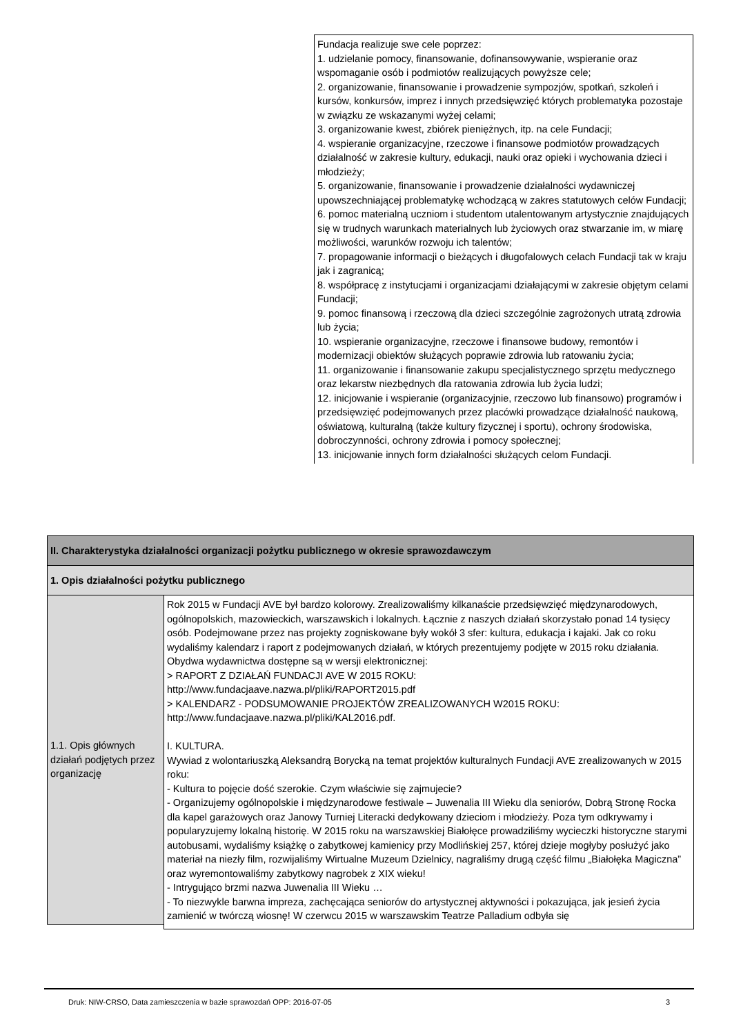Fundacja realizuje swe cele poprzez:
1. udzielanie pomocy, finansowanie, dofinansowywanie, wspieranie oraz wspomaganie osób i podmiotów realizujących powyższe cele;
2. organizowanie, finansowanie i prowadzenie sympozjów, spotkań, szkoleń i kursów, konkursów, imprez i innych przedsięwzięć których problematyka pozostaje w związku ze wskazanymi wyżej celami;
3. organizowanie kwest, zbiórek pieniężnych, itp. na cele Fundacji;
4. wspieranie organizacyjne, rzeczowe i finansowe podmiotów prowadzących działalność w zakresie kultury, edukacji, nauki oraz opieki i wychowania dzieci i młodzieży;
5. organizowanie, finansowanie i prowadzenie działalności wydawniczej upowszechniającej problematykę wchodzącą w zakres statutowych celów Fundacji;
6. pomoc materialną uczniom i studentom utalentowanym artystycznie znajdujących się w trudnych warunkach materialnych lub życiowych oraz stwarzanie im, w miarę możliwości, warunków rozwoju ich talentów;
7. propagowanie informacji o bieżących i długofalowych celach Fundacji tak w kraju jak i zagranicą;
8. współpracę z instytucjami i organizacjami działającymi w zakresie objętym celami Fundacji;
9. pomoc finansową i rzeczową dla dzieci szczególnie zagrożonych utratą zdrowia lub życia;
10. wspieranie organizacyjne, rzeczowe i finansowe budowy, remontów i modernizacji obiektów służących poprawie zdrowia lub ratowaniu życia;
11. organizowanie i finansowanie zakupu specjalistycznego sprzętu medycznego oraz lekarstw niezbędnych dla ratowania zdrowia lub życia ludzi;
12. inicjowanie i wspieranie (organizacyjnie, rzeczowo lub finansowo) programów i przedsięwzięć podejmowanych przez placówki prowadzące działalność naukową, oświatową, kulturalną (także kultury fizycznej i sportu), ochrony środowiska, dobroczynności, ochrony zdrowia i pomocy społecznej;
13. inicjowanie innych form działalności służących celom Fundacji.
| II. Charakterystyka działalności organizacji pożytku publicznego w okresie sprawozdawczym | |
| 1. Opis działalności pożytku publicznego | |
| 1.1. Opis głównych działań podjętych przez organizację | Rok 2015 w Fundacji AVE był bardzo kolorowy. Zrealizowaliśmy kilkanaście przedsięwzięć międzynarodowych, ogólnopolskich, mazowieckich, warszawskich i lokalnych. Łącznie z naszych działań skorzystało ponad 14 tysięcy osób. Podejmowane przez nas projekty zogniskowane były wokół 3 sfer: kultura, edukacja i kajaki. Jak co roku wydaliśmy kalendarz i raport z podejmowanych działań, w których prezentujemy podjęte w 2015 roku działania. Obydwa wydawnictwa dostępne są w wersji elektronicznej: > RAPORT Z DZIAŁAŃ FUNDACJI AVE W 2015 ROKU: http://www.fundacjaave.nazwa.pl/pliki/RAPORT2015.pdf > KALENDARZ - PODSUMOWANIE PROJEKTÓW ZREALIZOWANYCH W2015 ROKU: http://www.fundacjaave.nazwa.pl/pliki/KAL2016.pdf. I. KULTURA. Wywiad z wolontariuszką Aleksandrą Borycką na temat projektów kulturalnych Fundacji AVE zrealizowanych w 2015 roku: - Kultura to pojęcie dość szerokie. Czym właściwie się zajmujecie? - Organizujemy ogólnopolskie i międzynarodowe festiwale – Juwenalia III Wieku dla seniorów, Dobrą Stronę Rocka dla kapel garażowych oraz Janowy Turniej Literacki dedykowany dzieciom i młodzieży. Poza tym odkrywamy i popularyzujemy lokalną historię. W 2015 roku na warszawskiej Białołęce prowadziliśmy wycieczki historyczne starymi autobusami, wydaliśmy książkę o zabytkowej kamienicy przy Modlińskiej 257, której dzieje mogłyby posłużyć jako materiał na niezły film, rozwijaliśmy Wirtualne Muzeum Dzielnicy, nagraliśmy drugą część filmu „Białołęka Magiczna” oraz wyremontowaliśmy zabytkowy nagrobek z XIX wieku! - Intrygująco brzmi nazwa Juwenalia III Wieku … - To niezwykle barwna impreza, zachęcająca seniorów do artystycznej aktywności i pokazująca, jak jesień życia zamienić w twórczą wiosnę! W czerwcu 2015 w warszawskim Teatrze Palladium odbyła się |
Druk: NIW-CRSO, Data zamieszczenia w bazie sprawozdań OPP: 2016-07-05 3